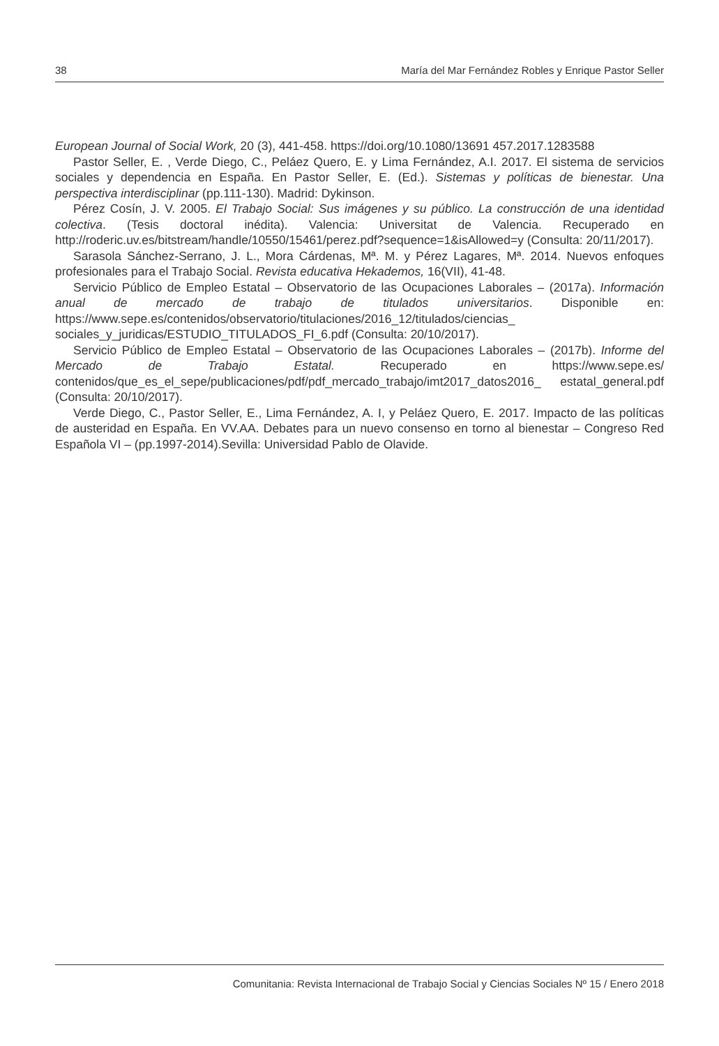38 María del Mar Fernández Robles y Enrique Pastor Seller
European Journal of Social Work, 20 (3), 441-458. https://doi.org/10.1080/13691 457.2017.1283588
Pastor Seller, E. , Verde Diego, C., Peláez Quero, E. y Lima Fernández, A.I. 2017. El sistema de servicios sociales y dependencia en España. En Pastor Seller, E. (Ed.). Sistemas y políticas de bienestar. Una perspectiva interdisciplinar (pp.111-130). Madrid: Dykinson.
Pérez Cosín, J. V. 2005. El Trabajo Social: Sus imágenes y su público. La construcción de una identidad colectiva. (Tesis doctoral inédita). Valencia: Universitat de Valencia. Recuperado en http://roderic.uv.es/bitstream/handle/10550/15461/perez.pdf?sequence=1&isAllowed=y (Consulta: 20/11/2017).
Sarasola Sánchez-Serrano, J. L., Mora Cárdenas, Mª. M. y Pérez Lagares, Mª. 2014. Nuevos enfoques profesionales para el Trabajo Social. Revista educativa Hekademos, 16(VII), 41-48.
Servicio Público de Empleo Estatal – Observatorio de las Ocupaciones Laborales – (2017a). Información anual de mercado de trabajo de titulados universitarios. Disponible en: https://www.sepe.es/contenidos/observatorio/titulaciones/2016_12/titulados/ciencias_ sociales_y_juridicas/ESTUDIO_TITULADOS_FI_6.pdf (Consulta: 20/10/2017).
Servicio Público de Empleo Estatal – Observatorio de las Ocupaciones Laborales – (2017b). Informe del Mercado de Trabajo Estatal. Recuperado en https://www.sepe.es/ contenidos/que_es_el_sepe/publicaciones/pdf/pdf_mercado_trabajo/imt2017_datos2016_ estatal_general.pdf (Consulta: 20/10/2017).
Verde Diego, C., Pastor Seller, E., Lima Fernández, A. I, y Peláez Quero, E. 2017. Impacto de las políticas de austeridad en España. En VV.AA. Debates para un nuevo consenso en torno al bienestar – Congreso Red Española VI – (pp.1997-2014).Sevilla: Universidad Pablo de Olavide.
Comunitania: Revista Internacional de Trabajo Social y Ciencias Sociales Nº 15 / Enero 2018